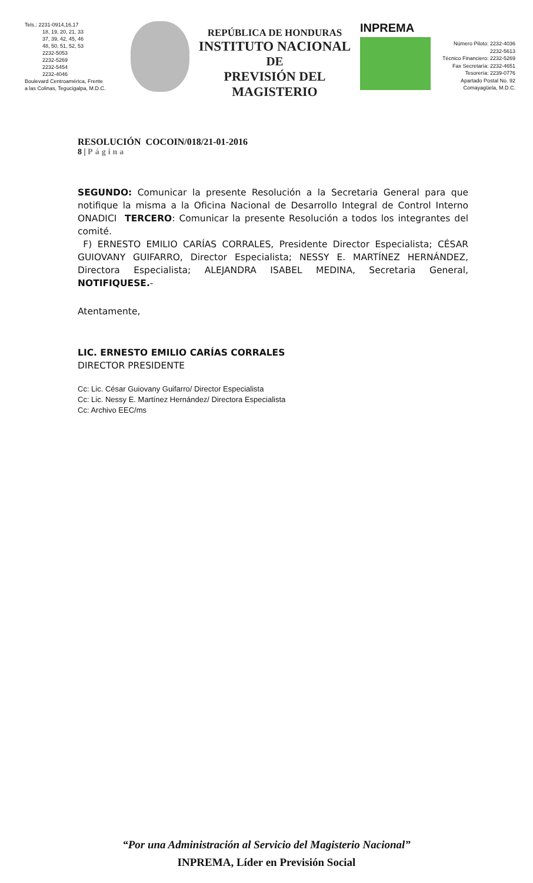Tels.: 2231-0914,16,17
18, 19, 20, 21, 33
37, 39, 42, 45, 46
48, 50, 51, 52, 53
2232-5053
2232-5269
2232-5454
2232-4046
Boulevard Centroamérica, Frente
a las Colinas, Tegucigalpa, M.D.C.
REPÚBLICA DE HONDURAS
INSTITUTO NACIONAL
DE
PREVISIÓN DEL MAGISTERIO
INPREMA
Número Piloto: 2232-4036
2232-5613
Técnico Financiero: 2232-5269
Fax Secretaría: 2232-4651
Tesorería: 2239-0776
Apartado Postal No. 92
Comayagüela, M.D.C.
RESOLUCIÓN COCOIN/018/21-01-2016
8 | Página
SEGUNDO: Comunicar la presente Resolución a la Secretaria General para que notifique la misma a la Oficina Nacional de Desarrollo Integral de Control Interno ONADICI TERCERO: Comunicar la presente Resolución a todos los integrantes del comité.
F) ERNESTO EMILIO CARÍAS CORRALES, Presidente Director Especialista; CÉSAR GUIOVANY GUIFARRO, Director Especialista; NESSY E. MARTÍNEZ HERNÁNDEZ, Directora Especialista; ALEJANDRA ISABEL MEDINA, Secretaria General, NOTIFIQUESE.-
Atentamente,
LIC. ERNESTO EMILIO CARÍAS CORRALES
DIRECTOR PRESIDENTE
Cc: Lic. César Guiovany Guifarro/ Director Especialista
Cc: Lic. Nessy E. Martínez Hernández/ Directora Especialista
Cc: Archivo EEC/ms
“Por una Administración al Servicio del Magisterio Nacional”
INPREMA, Líder en Previsión Social